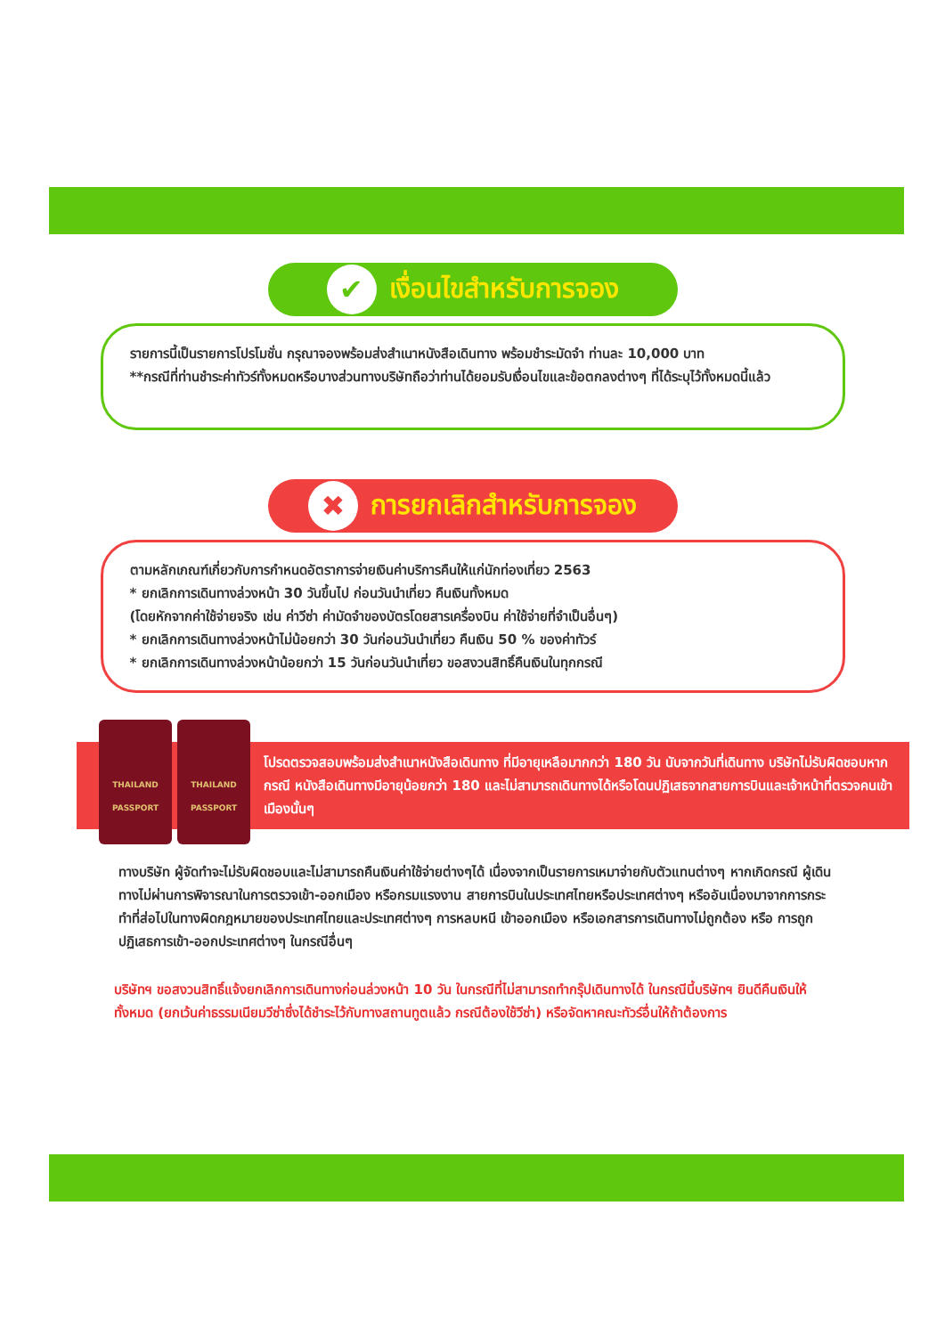✔ เงื่อนไขสำหรับการจอง
รายการนี้เป็นรายการโปรโมชั่น กรุณาจองพร้อมส่งสำเนาหนังสือเดินทาง พร้อมชำระมัดจำ ท่านละ 10,000 บาท
**กรณีที่ท่านชำระค่าทัวร์ทั้งหมดหรือบางส่วนทางบริษัทถือว่าท่านได้ยอมรับเงื่อนไขและข้อตกลงต่างๆ ที่ได้ระบุไว้ทั้งหมดนี้แล้ว
✖ การยกเลิกสำหรับการจอง
ตามหลักเกณฑ์เกี่ยวกับการกำหนดอัตราการจ่ายเงินค่าบริการคืนให้แก่นักท่องเที่ยว 2563
* ยกเลิกการเดินทางล่วงหน้า 30 วันขึ้นไป ก่อนวันนำเที่ยว คืนเงินทั้งหมด
(โดยหักจากค่าใช้จ่ายจริง เช่น ค่าวีซ่า ค่ามัดจำของบัตรโดยสารเครื่องบิน ค่าใช้จ่ายที่จำเป็นอื่นๆ)
* ยกเลิกการเดินทางล่วงหน้าไม่น้อยกว่า 30 วันก่อนวันนำเที่ยว คืนเงิน 50 % ของค่าทัวร์
* ยกเลิกการเดินทางล่วงหน้าน้อยกว่า 15 วันก่อนวันนำเที่ยว ขอสงวนสิทธิ์คืนเงินในทุกกรณี
THAILAND PASSPORT THAILAND PASSPORT
โปรดตรวจสอบพร้อมส่งสำเนาหนังสือเดินทาง ที่มีอายุเหลือมากกว่า 180 วัน นับจากวันที่เดินทาง บริษัทไม่รับผิดชอบหากกรณี หนังสือเดินทางมีอายุน้อยกว่า 180 และไม่สามารถเดินทางได้หรือโดนปฏิเสธจากสายการบินและเจ้าหน้าที่ตรวจคนเข้าเมืองนั้นๆ
ทางบริษัท ผู้จัดทำจะไม่รับผิดชอบและไม่สามารถคืนเงินค่าใช้จ่ายต่างๆได้ เนื่องจากเป็นรายการเหมาจ่ายกับตัวแทนต่างๆ หากเกิดกรณี ผู้เดินทางไม่ผ่านการพิจารณาในการตรวจเข้า-ออกเมือง หรือกรมแรงงาน สายการบินในประเทศไทยหรือประเทศต่างๆ หรืออันเนื่องมาจากการกระทำที่ส่อไปในทางผิดกฎหมายของประเทศไทยและประเทศต่างๆ การหลบหนี เข้าออกเมือง หรือเอกสารการเดินทางไม่ถูกต้อง หรือ การถูกปฏิเสธการเข้า-ออกประเทศต่างๆ ในกรณีอื่นๆ
บริษัทฯ ขอสงวนสิทธิ์แจ้งยกเลิกการเดินทางก่อนล่วงหน้า 10 วัน ในกรณีที่ไม่สามารถทำกรุ๊ปเดินทางได้ ในกรณีนี้บริษัทฯ ยินดีคืนเงินให้ทั้งหมด (ยกเว้นค่าธรรมเนียมวีซ่าซึ่งได้ชำระไว้กับทางสถานทูตแล้ว กรณีต้องใช้วีซ่า) หรือจัดหาคณะทัวร์อื่นให้ถ้าต้องการ